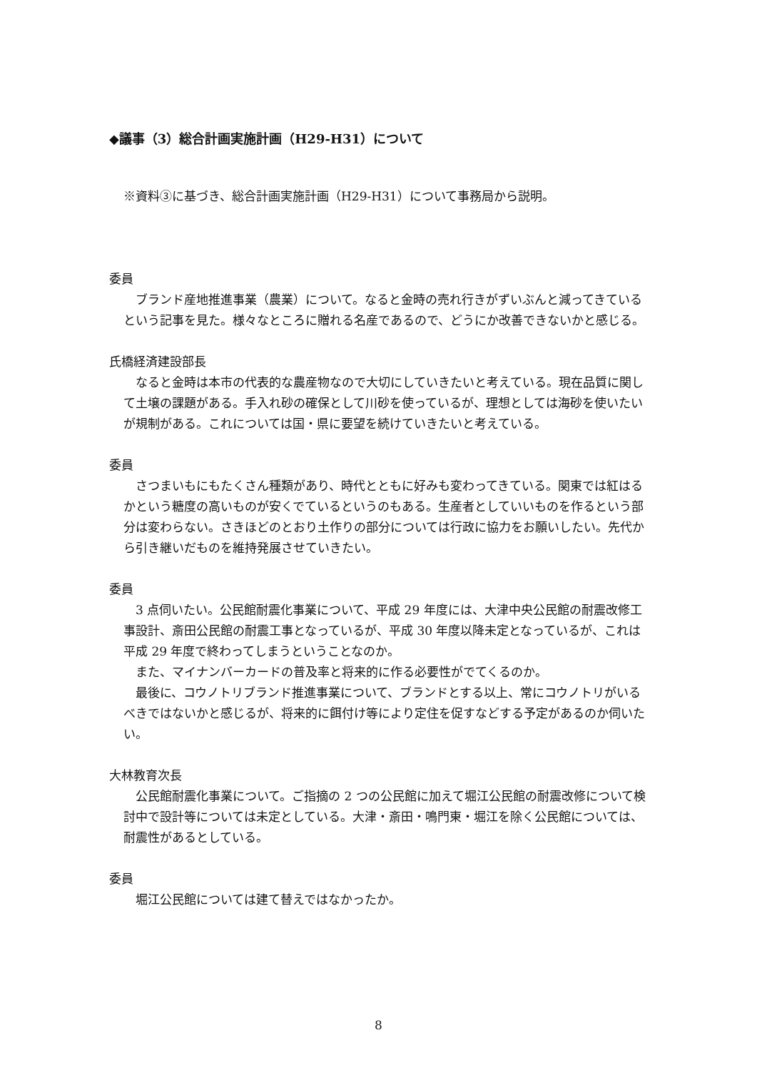◆議事（3）総合計画実施計画（H29-H31）について
※資料③に基づき、総合計画実施計画（H29-H31）について事務局から説明。
委員
　ブランド産地推進事業（農業）について。なると金時の売れ行きがずいぶんと減ってきているという記事を見た。様々なところに贈れる名産であるので、どうにか改善できないかと感じる。
氏橋経済建設部長
　なると金時は本市の代表的な農産物なので大切にしていきたいと考えている。現在品質に関して土壌の課題がある。手入れ砂の確保として川砂を使っているが、理想としては海砂を使いたいが規制がある。これについては国・県に要望を続けていきたいと考えている。
委員
　さつまいもにもたくさん種類があり、時代とともに好みも変わってきている。関東では紅はるかという糖度の高いものが安くでているというのもある。生産者としていいものを作るという部分は変わらない。さきほどのとおり土作りの部分については行政に協力をお願いしたい。先代から引き継いだものを維持発展させていきたい。
委員
　3 点伺いたい。公民館耐震化事業について、平成 29 年度には、大津中央公民館の耐震改修工事設計、斎田公民館の耐震工事となっているが、平成 30 年度以降未定となっているが、これは平成 29 年度で終わってしまうということなのか。
　また、マイナンバーカードの普及率と将来的に作る必要性がでてくるのか。
　最後に、コウノトリブランド推進事業について、ブランドとする以上、常にコウノトリがいるべきではないかと感じるが、将来的に餌付け等により定住を促すなどする予定があるのか伺いたい。
大林教育次長
　公民館耐震化事業について。ご指摘の 2 つの公民館に加えて堀江公民館の耐震改修について検討中で設計等については未定としている。大津・斎田・鳴門東・堀江を除く公民館については、耐震性があるとしている。
委員
　堀江公民館については建て替えではなかったか。
8